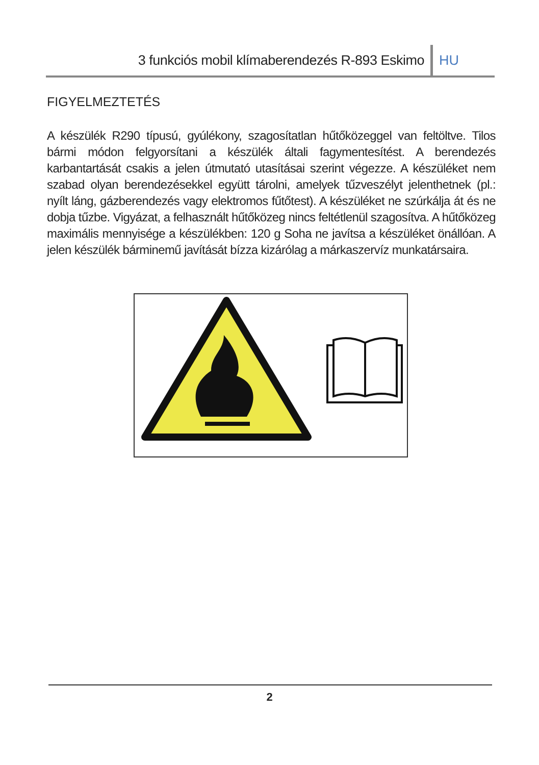3 funkciós mobil klímaberendezés R-893 Eskimo HU
FIGYELMEZTETÉS
A készülék R290 típusú, gyúlékony, szagosítatlan hűtőközeggel van feltöltve. Tilos bármi módon felgyorsítani a készülék általi fagymentesítést. A berendezés karbantartását csakis a jelen útmutató utasításai szerint végezze. A készüléket nem szabad olyan berendezésekkel együtt tárolni, amelyek tűzveszélyt jelenthetnek (pl.: nyílt láng, gázberendezés vagy elektromos fűtőtest). A készüléket ne szúrkálja át és ne dobja tűzbe. Vigyázat, a felhasznált hűtőközeg nincs feltétlenül szagosítva. A hűtőközeg maximális mennyisége a készülékben: 120 g Soha ne javítsa a készüléket önállóan. A jelen készülék bárminemű javítását bízza kizárólag a márkaszervíz munkatársaira.
2